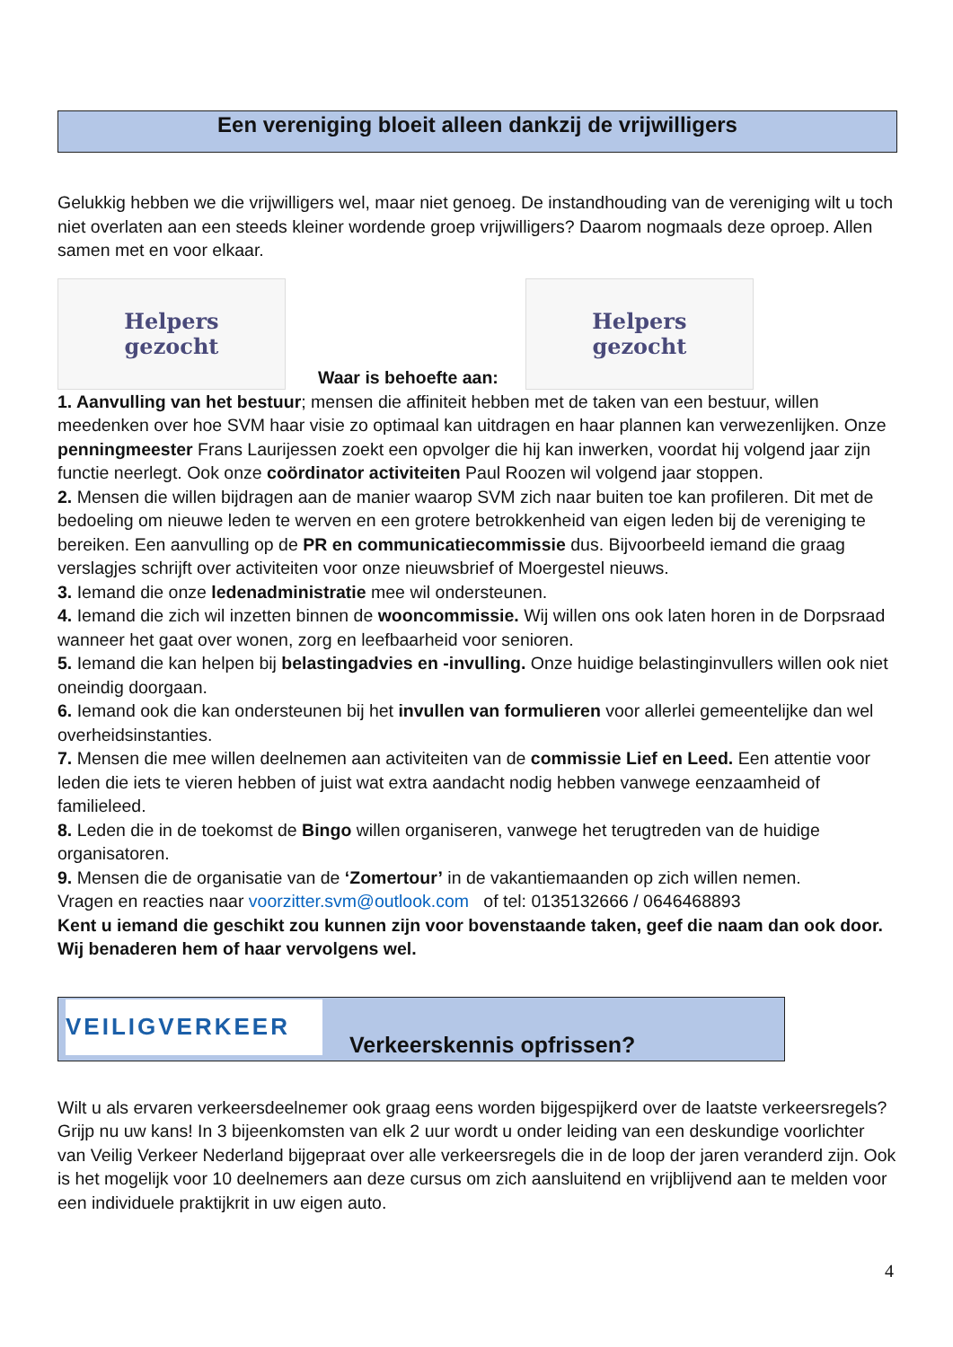Een vereniging bloeit alleen dankzij de vrijwilligers
Gelukkig hebben we die vrijwilligers wel, maar niet genoeg. De instandhouding van de vereniging wilt u toch niet overlaten aan een steeds kleiner wordende groep vrijwilligers? Daarom nogmaals deze oproep. Allen samen met en voor elkaar.
Helpers
gezocht
Waar is behoefte aan:
Helpers
gezocht
1. Aanvulling van het bestuur; mensen die affiniteit hebben met de taken van een bestuur, willen meedenken over hoe SVM haar visie zo optimaal kan uitdragen en haar plannen kan verwezenlijken. Onze penningmeester Frans Laurijessen zoekt een opvolger die hij kan inwerken, voordat hij volgend jaar zijn functie neerlegt. Ook onze coördinator activiteiten Paul Roozen wil volgend jaar stoppen.
2. Mensen die willen bijdragen aan de manier waarop SVM zich naar buiten toe kan profileren. Dit met de bedoeling om nieuwe leden te werven en een grotere betrokkenheid van eigen leden bij de vereniging te bereiken. Een aanvulling op de PR en communicatiecommissie dus. Bijvoorbeeld iemand die graag verslagjes schrijft over activiteiten voor onze nieuwsbrief of Moergestel nieuws.
3. Iemand die onze ledenadministratie mee wil ondersteunen.
4. Iemand die zich wil inzetten binnen de wooncommissie. Wij willen ons ook laten horen in de Dorpsraad wanneer het gaat over wonen, zorg en leefbaarheid voor senioren.
5. Iemand die kan helpen bij belastingadvies en -invulling. Onze huidige belastinginvullers willen ook niet oneindig doorgaan.
6. Iemand ook die kan ondersteunen bij het invullen van formulieren voor allerlei gemeentelijke dan wel overheidsinstanties.
7. Mensen die mee willen deelnemen aan activiteiten van de commissie Lief en Leed. Een attentie voor leden die iets te vieren hebben of juist wat extra aandacht nodig hebben vanwege eenzaamheid of familieleed.
8. Leden die in de toekomst de Bingo willen organiseren, vanwege het terugtreden van de huidige organisatoren.
9. Mensen die de organisatie van de ‘Zomertour’ in de vakantiemaanden op zich willen nemen.
Vragen en reacties naar voorzitter.svm@outlook.com of tel: 0135132666 / 0646468893
Kent u iemand die geschikt zou kunnen zijn voor bovenstaande taken, geef die naam dan ook door. Wij benaderen hem of haar vervolgens wel.
VEILIGVERKEER
Verkeerskennis opfrissen?
Wilt u als ervaren verkeersdeelnemer ook graag eens worden bijgespijkerd over de laatste verkeersregels? Grijp nu uw kans! In 3 bijeenkomsten van elk 2 uur wordt u onder leiding van een deskundige voorlichter van Veilig Verkeer Nederland bijgepraat over alle verkeersregels die in de loop der jaren veranderd zijn. Ook is het mogelijk voor 10 deelnemers aan deze cursus om zich aansluitend en vrijblijvend aan te melden voor een individuele praktijkrit in uw eigen auto.
4